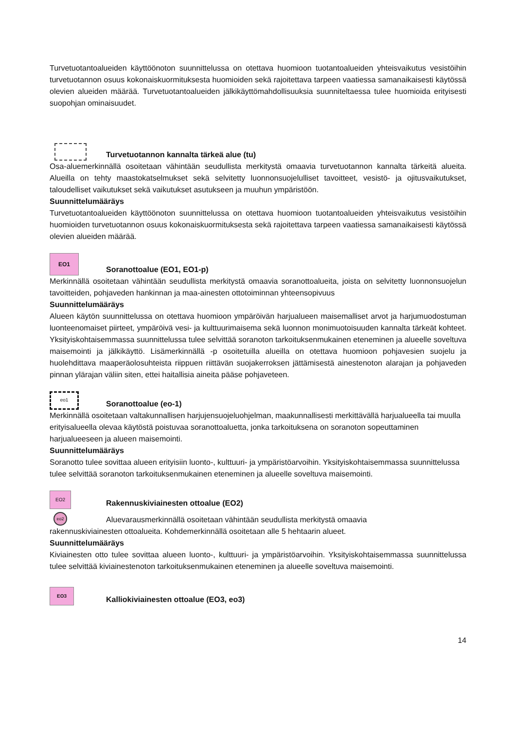Turvetuotantoalueiden käyttöönoton suunnittelussa on otettava huomioon tuotantoalueiden yhteisvaikutus vesistöihin turvetuotannon osuus kokonaiskuormituksesta huomioiden sekä rajoitettava tarpeen vaatiessa samanaikaisesti käytössä olevien alueiden määrää. Turvetuotantoalueiden jälkikäyttömahdollisuuksia suunniteltaessa tulee huomioida erityisesti suopohjan ominaisuudet.
Turvetuotannon kannalta tärkeä alue (tu)
Osa-aluemerkinnällä osoitetaan vähintään seudullista merkitystä omaavia turvetuotannon kannalta tärkeitä alueita. Alueilla on tehty maastokatselmukset sekä selvitetty luonnonsuojelulliset tavoitteet, vesistö- ja ojitusvaikutukset, taloudelliset vaikutukset sekä vaikutukset asutukseen ja muuhun ympäristöön.
Suunnittelumääräys
Turvetuotantoalueiden käyttöönoton suunnittelussa on otettava huomioon tuotantoalueiden yhteisvaikutus vesistöihin huomioiden turvetuotannon osuus kokonaiskuormituksesta sekä rajoitettava tarpeen vaatiessa samanaikaisesti käytössä olevien alueiden määrää.
EO1
Soranottoalue (EO1, EO1-p)
Merkinnällä osoitetaan vähintään seudullista merkitystä omaavia soranottoalueita, joista on selvitetty luonnonsuojelun tavoitteiden, pohjaveden hankinnan ja maa-ainesten ottotoiminnan yhteensopivuus
Suunnittelumääräys
Alueen käytön suunnittelussa on otettava huomioon ympäröivän harjualueen maisemalliset arvot ja harjumuodostuman luonteenomaiset piirteet, ympäröivä vesi- ja kulttuurimaisema sekä luonnon monimuotoisuuden kannalta tärkeät kohteet. Yksityiskohtaisemmassa suunnittelussa tulee selvittää soranoton tarkoituksenmukainen eteneminen ja alueelle soveltuva maisemointi ja jälkikäyttö. Lisämerkinnällä -p osoitetuilla alueilla on otettava huomioon pohjavesien suojelu ja huolehdittava maaperäolosuhteista riippuen riittävän suojakerroksen jättämisestä ainestenoton alarajan ja pohjaveden pinnan ylärajan väliin siten, ettei haitallisia aineita pääse pohjaveteen.
eo1
Soranottoalue (eo-1)
Merkinnällä osoitetaan valtakunnallisen harjujensuojeluohjelman, maakunnallisesti merkittävällä harjualueella tai muulla erityisalueella olevaa käytöstä poistuvaa soranottoaluetta, jonka tarkoituksena on soranoton sopeuttaminen harjualueeseen ja alueen maisemointi.
Suunnittelumääräys
Soranotto tulee sovittaa alueen erityisiin luonto-, kulttuuri- ja ympäristöarvoihin. Yksityiskohtaisemmassa suunnittelussa tulee selvittää soranoton tarkoituksenmukainen eteneminen ja alueelle soveltuva maisemointi.
EO2
Rakennuskiviainesten ottoalue (EO2)
eo2
Aluevarausmerkinnällä osoitetaan vähintään seudullista merkitystä omaavia
rakennuskiviainesten ottoalueita. Kohdemerkinnällä osoitetaan alle 5 hehtaarin alueet.
Suunnittelumääräys
Kiviainesten otto tulee sovittaa alueen luonto-, kulttuuri- ja ympäristöarvoihin. Yksityiskohtaisemmassa suunnittelussa tulee selvittää kiviainestenoton tarkoituksenmukainen eteneminen ja alueelle soveltuva maisemointi.
EO3
Kalliokiviainesten ottoalue (EO3, eo3)
14